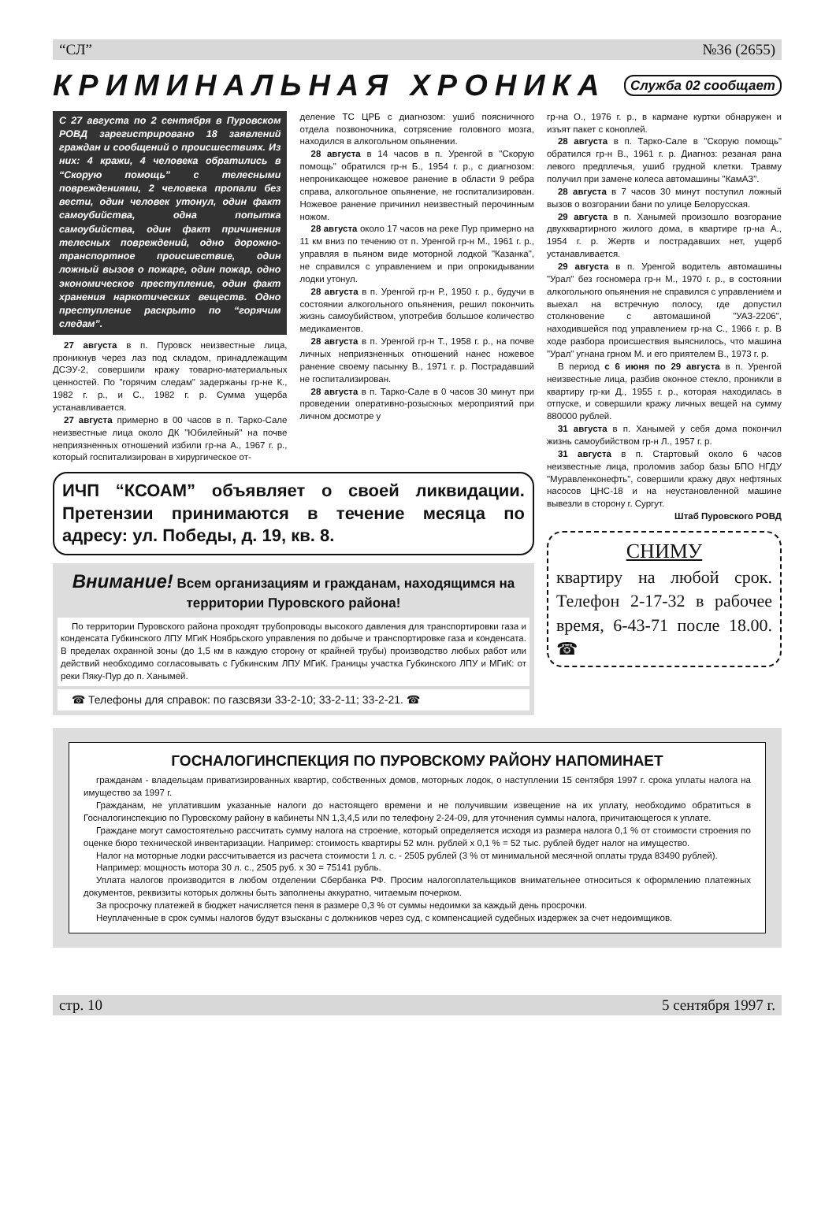“СЛ” №36 (2655)
КРИМИНАЛЬНАЯ ХРОНИКА
Служба 02 сообщает
С 27 августа по 2 сентября в Пуровском РОВД зарегистрировано 18 заявлений граждан и сообщений о происшествиях. Из них: 4 кражи, 4 человека обратились в “Скорую помощь” с телесными повреждениями, 2 человека пропали без вести, один человек утонул, один факт самоубийства, одна попытка самоубийства, один факт причинения телесных повреждений, одно дорожно-транспортное происшествие, один ложный вызов о пожаре, один пожар, одно экономическое преступление, один факт хранения наркотических веществ. Одно преступление раскрыто по “горячим следам”.
27 августа в п. Пуровск неизвестные лица, проникнув через лаз под складом, принадлежащим ДСЭУ-2, совершили кражу товарно-материальных ценностей. По "горячим следам" задержаны гр-не К., 1982 г. р., и С., 1982 г. р. Сумма ущерба устанавливается.
27 августа примерно в 00 часов в п. Тарко-Сале неизвестные лица около ДК "Юбилейный" на почве неприязненных отношений избили гр-на А., 1967 г. р., который госпитализирован в хирургическое от-
деление ТС ЦРБ с диагнозом: ушиб поясничного отдела позвоночника, сотрясение головного мозга, находился в алкогольном опьянении.
28 августа в 14 часов в п. Уренгой в "Скорую помощь" обратился гр-н Б., 1954 г. р., с диагнозом: непроникающее ножевое ранение в области 9 ребра справа, алкогольное опьянение, не госпитализирован. Ножевое ранение причинил неизвестный перочинным ножом.
28 августа около 17 часов на реке Пур примерно на 11 км вниз по течению от п. Уренгой гр-н М., 1961 г. р., управляя в пьяном виде моторной лодкой "Казанка", не справился с управлением и при опрокидывании лодки утонул.
28 августа в п. Уренгой гр-н Р., 1950 г. р., будучи в состоянии алкогольного опьянения, решил покончить жизнь самоубийством, употребив большое количество медикаментов.
28 августа в п. Уренгой гр-н Т., 1958 г. р., на почве личных неприязненных отношений нанес ножевое ранение своему пасынку В., 1971 г. р. Пострадавший не госпитализирован.
28 августа в п. Тарко-Сале в 0 часов 30 минут при проведении оперативно-розыскных мероприятий при личном досмотре у
ИЧП “КСОАМ” объявляет о своей ликвидации. Претензии принимаются в течение месяца по адресу: ул. Победы, д. 19, кв. 8.
Внимание! Всем организациям и гражданам, находящимся на территории Пуровского района!
По территории Пуровского района проходят трубопроводы высокого давления для транспортировки газа и конденсата Губкинского ЛПУ МГиК Ноябрьского управления по добыче и транспортировке газа и конденсата. В пределах охранной зоны (до 1,5 км в каждую сторону от крайней трубы) производство любых работ или действий необходимо согласовывать с Губкинским ЛПУ МГиК. Границы участка Губкинского ЛПУ и МГиК: от реки Пяку-Пур до п. Ханымей.
☎ Телефоны для справок: по газсвязи 33-2-10; 33-2-11; 33-2-21. ☎
гр-на О., 1976 г. р., в кармане куртки обнаружен и изъят пакет с коноплей.
28 августа в п. Тарко-Сале в "Скорую помощь" обратился гр-н В., 1961 г. р. Диагноз: резаная рана левого предплечья, ушиб грудной клетки. Травму получил при замене колеса автомашины "КамАЗ".
28 августа в 7 часов 30 минут поступил ложный вызов о возгорании бани по улице Белорусская.
29 августа в п. Ханымей произошло возгорание двухквартирного жилого дома, в квартире гр-на А., 1954 г. р. Жертв и пострадавших нет, ущерб устанавливается.
29 августа в п. Уренгой водитель автомашины "Урал" без госномера гр-н М., 1970 г. р., в состоянии алкогольного опьянения не справился с управлением и выехал на встречную полосу, где допустил столкновение с автомашиной "УАЗ-2206", находившейся под управлением гр-на С., 1966 г. р. В ходе разбора происшествия выяснилось, что машина "Урал" угнана грном М. и его приятелем В., 1973 г. р.
В период с 6 июня по 29 августа в п. Уренгой неизвестные лица, разбив оконное стекло, проникли в квартиру гр-ки Д., 1955 г. р., которая находилась в отпуске, и совершили кражу личных вещей на сумму 880000 рублей.
31 августа в п. Ханымей у себя дома покончил жизнь самоубийством гр-н Л., 1957 г. р.
31 августа в п. Стартовый около 6 часов неизвестные лица, проломив забор базы БПО НГДУ "Муравленконефть", совершили кражу двух нефтяных насосов ЦНС-18 и на неустановленной машине вывезли в сторону г. Сургут.
Штаб Пуровского РОВД
СНИМУ
квартиру на любой срок. Телефон 2-17-32 в рабочее время, 6-43-71 после 18.00. ☎
ГОСНАЛОГИНСПЕКЦИЯ ПО ПУРОВСКОМУ РАЙОНУ НАПОМИНАЕТ
гражданам - владельцам приватизированных квартир, собственных домов, моторных лодок, о наступлении 15 сентября 1997 г. срока уплаты налога на имущество за 1997 г.
Гражданам, не уплатившим указанные налоги до настоящего времени и не получившим извещение на их уплату, необходимо обратиться в Госналогинспекцию по Пуровскому району в кабинеты NN 1,3,4,5 или по телефону 2-24-09, для уточнения суммы налога, причитающегося к уплате.
Граждане могут самостоятельно рассчитать сумму налога на строение, который определяется исходя из размера налога 0,1 % от стоимости строения по оценке бюро технической инвентаризации. Например: стоимость квартиры 52 млн. рублей х 0,1 % = 52 тыс. рублей будет налог на имущество.
Налог на моторные лодки рассчитывается из расчета стоимости 1 л. с. - 2505 рублей (3 % от минимальной месячной оплаты труда 83490 рублей).
Например: мощность мотора 30 л. с., 2505 руб. х 30 = 75141 рубль.
Уплата налогов производится в любом отделении Сбербанка РФ. Просим налогоплательщиков внимательнее относиться к оформлению платежных документов, реквизиты которых должны быть заполнены аккуратно, читаемым почерком.
За просрочку платежей в бюджет начисляется пеня в размере 0,3 % от суммы недоимки за каждый день просрочки.
Неуплаченные в срок суммы налогов будут взысканы с должников через суд, с компенсацией судебных издержек за счет недоимщиков.
стр. 10 5 сентября 1997 г.